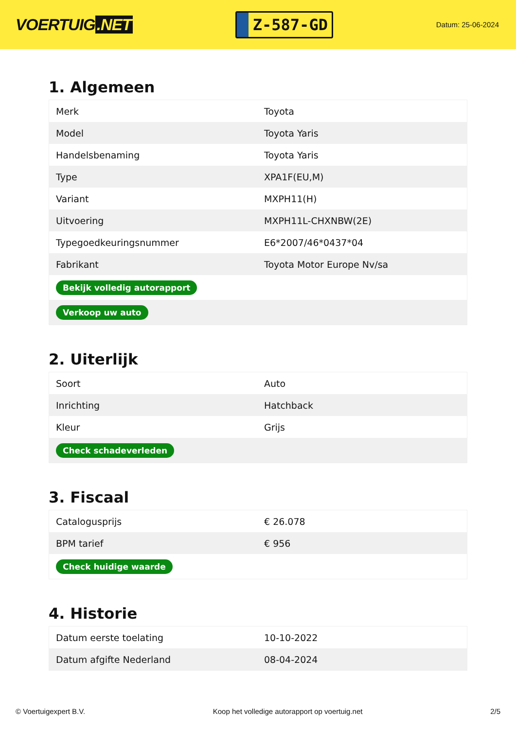VOERTUIG.NET
Z-587-GD
Datum: 25-06-2024
1. Algemeen
| Merk | Toyota |
| Model | Toyota Yaris |
| Handelsbenaming | Toyota Yaris |
| Type | XPA1F(EU,M) |
| Variant | MXPH11(H) |
| Uitvoering | MXPH11L-CHXNBW(2E) |
| Typegoedkeuringsnummer | E6*2007/46*0437*04 |
| Fabrikant | Toyota Motor Europe Nv/sa |
| Bekijk volledig autorapport | |
| Verkoop uw auto | |
2. Uiterlijk
| Soort | Auto |
| Inrichting | Hatchback |
| Kleur | Grijs |
| Check schadeverleden | |
3. Fiscaal
| Catalogusprijs | € 26.078 |
| BPM tarief | € 956 |
| Check huidige waarde | |
4. Historie
| Datum eerste toelating | 10-10-2022 |
| Datum afgifte Nederland | 08-04-2024 |
© Voertuigexpert B.V. Koop het volledige autorapport op voertuig.net 2/5